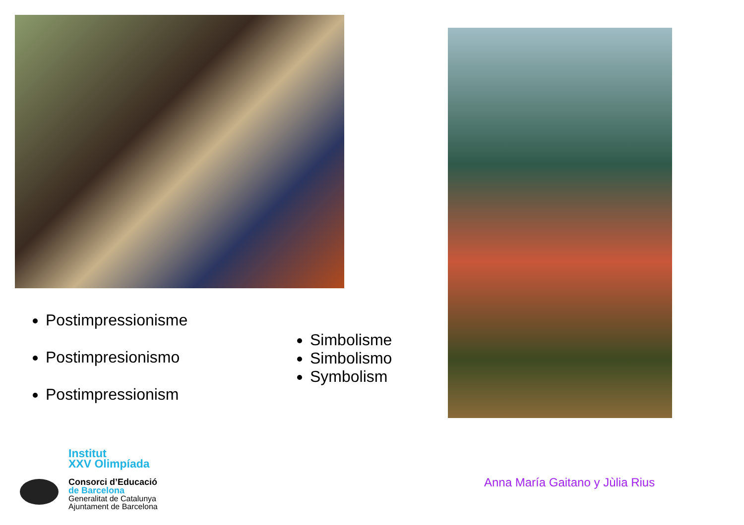Postimpressionisme
Postimpresionismo
Postimpressionism
Simbolisme
Simbolismo
Symbolism
Institut
XXV Olimpíada
Consorci d’Educació
de Barcelona
Generalitat de Catalunya
Ajuntament de Barcelona
Anna María Gaitano y Jùlia Rius